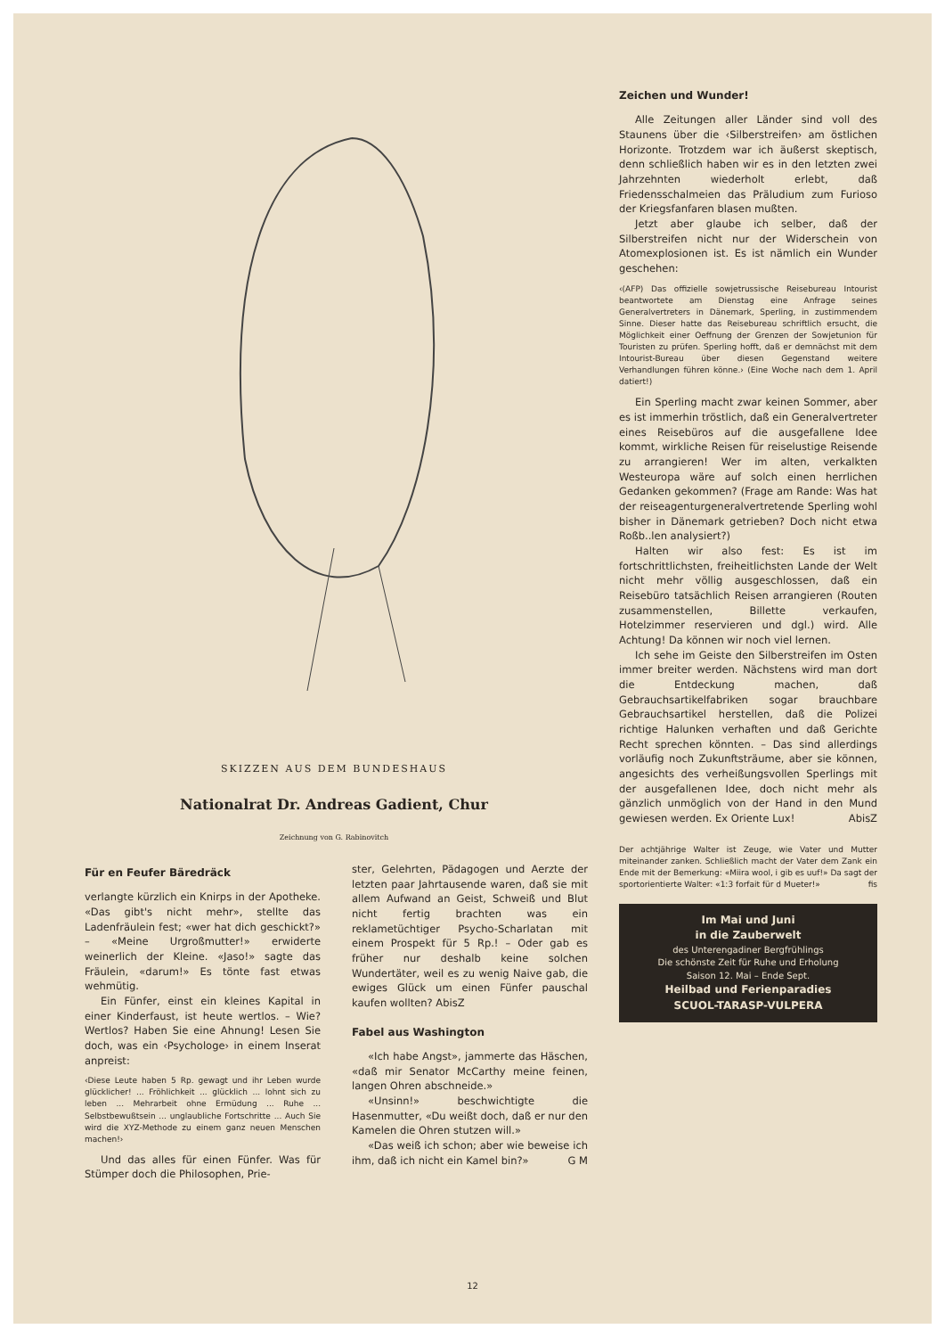SKIZZEN AUS DEM BUNDESHAUS
Nationalrat Dr. Andreas Gadient, Chur
Zeichnung von G. Rabinovitch
Zeichen und Wunder!
Alle Zeitungen aller Länder sind voll des Staunens über die ‹Silberstreifen› am östlichen Horizonte. Trotzdem war ich äußerst skeptisch, denn schließlich haben wir es in den letzten zwei Jahrzehnten wiederholt erlebt, daß Friedensschalmeien das Präludium zum Furioso der Kriegsfanfaren blasen mußten.
Jetzt aber glaube ich selber, daß der Silberstreifen nicht nur der Widerschein von Atomexplosionen ist. Es ist nämlich ein Wunder geschehen:
‹(AFP) Das offizielle sowjetrussische Reisebureau Intourist beantwortete am Dienstag eine Anfrage seines Generalvertreters in Dänemark, Sperling, in zustimmendem Sinne. Dieser hatte das Reisebureau schriftlich ersucht, die Möglichkeit einer Oeffnung der Grenzen der Sowjetunion für Touristen zu prüfen. Sperling hofft, daß er demnächst mit dem Intourist-Bureau über diesen Gegenstand weitere Verhandlungen führen könne.› (Eine Woche nach dem 1. April datiert!)
Ein Sperling macht zwar keinen Sommer, aber es ist immerhin tröstlich, daß ein Generalvertreter eines Reisebüros auf die ausgefallene Idee kommt, wirkliche Reisen für reiselustige Reisende zu arrangieren! Wer im alten, verkalkten Westeuropa wäre auf solch einen herrlichen Gedanken gekommen? (Frage am Rande: Was hat der reiseagenturgeneralvertretende Sperling wohl bisher in Dänemark getrieben? Doch nicht etwa Roßb..len analysiert?)
Halten wir also fest: Es ist im fortschrittlichsten, freiheitlichsten Lande der Welt nicht mehr völlig ausgeschlossen, daß ein Reisebüro tatsächlich Reisen arrangieren (Routen zusammenstellen, Billette verkaufen, Hotelzimmer reservieren und dgl.) wird. Alle Achtung! Da können wir noch viel lernen.
Ich sehe im Geiste den Silberstreifen im Osten immer breiter werden. Nächstens wird man dort die Entdeckung machen, daß Gebrauchsartikelfabriken sogar brauchbare Gebrauchsartikel herstellen, daß die Polizei richtige Halunken verhaften und daß Gerichte Recht sprechen könnten. – Das sind allerdings vorläufig noch Zukunftsträume, aber sie können, angesichts des verheißungsvollen Sperlings mit der ausgefallenen Idee, doch nicht mehr als gänzlich unmöglich von der Hand in den Mund gewiesen werden. Ex Oriente Lux! AbisZ
Der achtjährige Walter ist Zeuge, wie Vater und Mutter miteinander zanken. Schließlich macht der Vater dem Zank ein Ende mit der Bemerkung: «Miira wool, i gib es uuf!» Da sagt der sportorientierte Walter: «1:3 forfait für d Mueter!» fis
Im Mai und Juni
in die Zauberwelt
des Unterengadiner Bergfrühlings
Die schönste Zeit für Ruhe und Erholung
Saison 12. Mai – Ende Sept.
Heilbad und Ferienparadies
SCUOL-TARASP-VULPERA
Für en Feufer Bäredräck
verlangte kürzlich ein Knirps in der Apotheke. «Das gibt's nicht mehr», stellte das Ladenfräulein fest; «wer hat dich geschickt?» – «Meine Urgroßmutter!» erwiderte weinerlich der Kleine. «Jaso!» sagte das Fräulein, «darum!» Es tönte fast etwas wehmütig.
Ein Fünfer, einst ein kleines Kapital in einer Kinderfaust, ist heute wertlos. – Wie? Wertlos? Haben Sie eine Ahnung! Lesen Sie doch, was ein ‹Psychologe› in einem Inserat anpreist:
‹Diese Leute haben 5 Rp. gewagt und ihr Leben wurde glücklicher! ... Fröhlichkeit ... glücklich ... lohnt sich zu leben ... Mehrarbeit ohne Ermüdung ... Ruhe ... Selbstbewußtsein ... unglaubliche Fortschritte ... Auch Sie wird die XYZ-Methode zu einem ganz neuen Menschen machen!›
Und das alles für einen Fünfer. Was für Stümper doch die Philosophen, Prie-
ster, Gelehrten, Pädagogen und Aerzte der letzten paar Jahrtausende waren, daß sie mit allem Aufwand an Geist, Schweiß und Blut nicht fertig brachten was ein reklametüchtiger Psycho-Scharlatan mit einem Prospekt für 5 Rp.! – Oder gab es früher nur deshalb keine solchen Wundertäter, weil es zu wenig Naive gab, die ewiges Glück um einen Fünfer pauschal kaufen wollten? AbisZ
Fabel aus Washington
«Ich habe Angst», jammerte das Häschen, «daß mir Senator McCarthy meine feinen, langen Ohren abschneide.»
«Unsinn!» beschwichtigte die Hasenmutter, «Du weißt doch, daß er nur den Kamelen die Ohren stutzen will.»
«Das weiß ich schon; aber wie beweise ich ihm, daß ich nicht ein Kamel bin?» G M
12